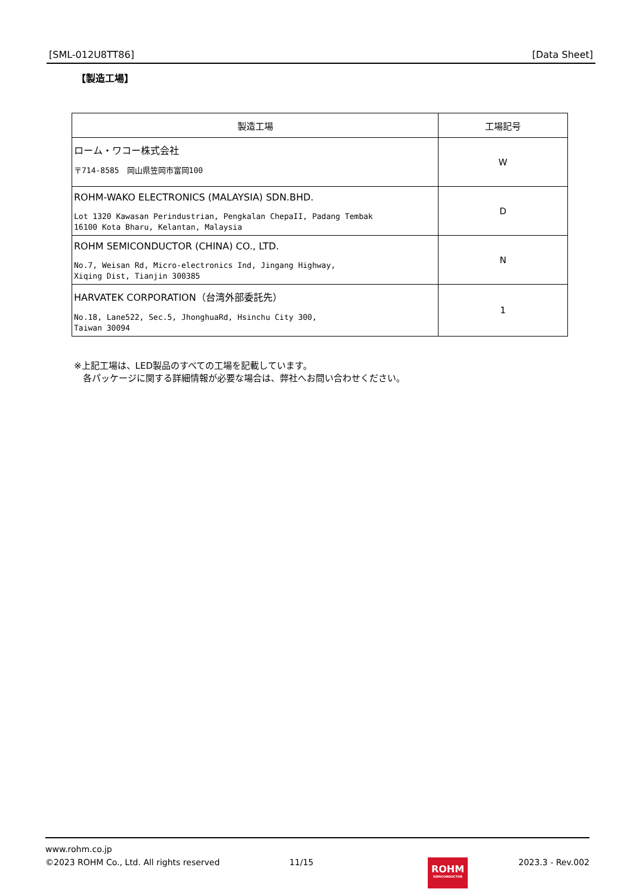[SML-012U8TT86] [Data Sheet]
【製造工場】
| 製造工場 | 工場記号 |
| --- | --- |
| ローム・ワコー株式会社 〒714-8585 岡山県笠岡市富岡100 | W |
| ROHM-WAKO ELECTRONICS (MALAYSIA) SDN.BHD. Lot 1320 Kawasan Perindustrian, Pengkalan ChepaII, Padang Tembak 16100 Kota Bharu, Kelantan, Malaysia | D |
| ROHM SEMICONDUCTOR (CHINA) CO., LTD. No.7, Weisan Rd, Micro-electronics Ind, Jingang Highway, Xiqing Dist, Tianjin 300385 | N |
| HARVATEK CORPORATION（台湾外部委託先） No.18, Lane522, Sec.5, JhonghuaRd, Hsinchu City 300, Taiwan 30094 | 1 |
※上記工場は、LED製品のすべての工場を記載しています。
　各パッケージに関する詳細情報が必要な場合は、弊社へお問い合わせください。
www.rohm.co.jp
©2023 ROHM Co., Ltd. All rights reserved 11/15 2023.3 - Rev.002
ROHM
SEMICONDUCTOR